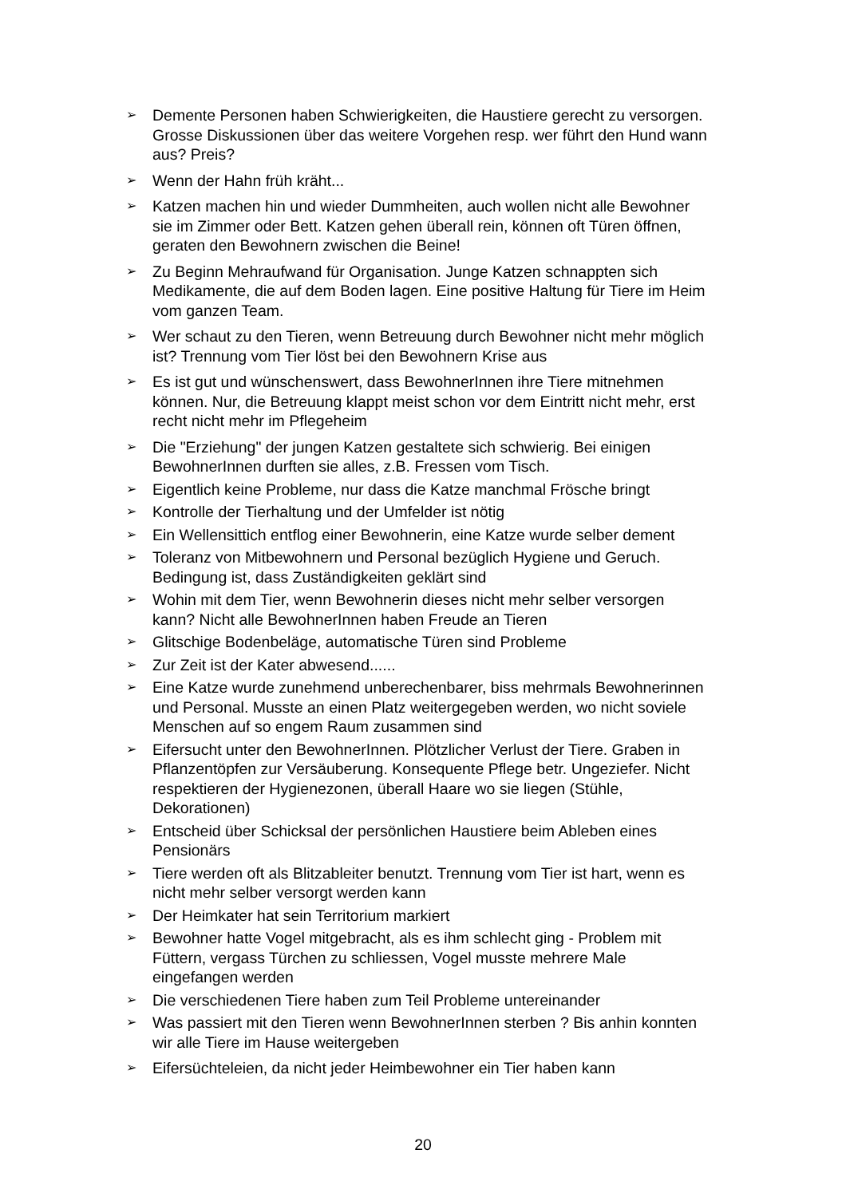➢ Demente Personen haben Schwierigkeiten, die Haustiere gerecht zu versorgen. Grosse Diskussionen über das weitere Vorgehen resp. wer führt den Hund wann aus? Preis?
➢ Wenn der Hahn früh kräht...
➢ Katzen machen hin und wieder Dummheiten, auch wollen nicht alle Bewohner sie im Zimmer oder Bett. Katzen gehen überall rein, können oft Türen öffnen, geraten den Bewohnern zwischen die Beine!
➢ Zu Beginn Mehraufwand für Organisation. Junge Katzen schnappten sich Medikamente, die auf dem Boden lagen. Eine positive Haltung für Tiere im Heim vom ganzen Team.
➢ Wer schaut zu den Tieren, wenn Betreuung durch Bewohner nicht mehr möglich ist? Trennung vom Tier löst bei den Bewohnern Krise aus
➢ Es ist gut und wünschenswert, dass BewohnerInnen ihre Tiere mitnehmen können. Nur, die Betreuung klappt meist schon vor dem Eintritt nicht mehr, erst recht nicht mehr im Pflegeheim
➢ Die "Erziehung" der jungen Katzen gestaltete sich schwierig. Bei einigen BewohnerInnen durften sie alles, z.B. Fressen vom Tisch.
➢ Eigentlich keine Probleme, nur dass die Katze manchmal Frösche bringt
➢ Kontrolle der Tierhaltung und der Umfelder ist nötig
➢ Ein Wellensittich entflog einer Bewohnerin, eine Katze wurde selber dement
➢ Toleranz von Mitbewohnern und Personal bezüglich Hygiene und Geruch. Bedingung ist, dass Zuständigkeiten geklärt sind
➢ Wohin mit dem Tier, wenn Bewohnerin dieses nicht mehr selber versorgen kann? Nicht alle BewohnerInnen haben Freude an Tieren
➢ Glitschige Bodenbeläge, automatische Türen sind Probleme
➢ Zur Zeit ist der Kater abwesend......
➢ Eine Katze wurde zunehmend unberechenbarer, biss mehrmals Bewohnerinnen und Personal. Musste an einen Platz weitergegeben werden, wo nicht soviele Menschen auf so engem Raum zusammen sind
➢ Eifersucht unter den BewohnerInnen. Plötzlicher Verlust der Tiere. Graben in Pflanzentöpfen zur Versäuberung. Konsequente Pflege betr. Ungeziefer. Nicht respektieren der Hygienezonen, überall Haare wo sie liegen (Stühle, Dekorationen)
➢ Entscheid über Schicksal der persönlichen Haustiere beim Ableben eines Pensionärs
➢ Tiere werden oft als Blitzableiter benutzt. Trennung vom Tier ist hart, wenn es nicht mehr selber versorgt werden kann
➢ Der Heimkater hat sein Territorium markiert
➢ Bewohner hatte Vogel mitgebracht, als es ihm schlecht ging - Problem mit Füttern, vergass Türchen zu schliessen, Vogel musste mehrere Male eingefangen werden
➢ Die verschiedenen Tiere haben zum Teil Probleme untereinander
➢ Was passiert mit den Tieren wenn BewohnerInnen sterben ? Bis anhin konnten wir alle Tiere im Hause weitergeben
➢ Eifersüchteleien, da nicht jeder Heimbewohner ein Tier haben kann
20